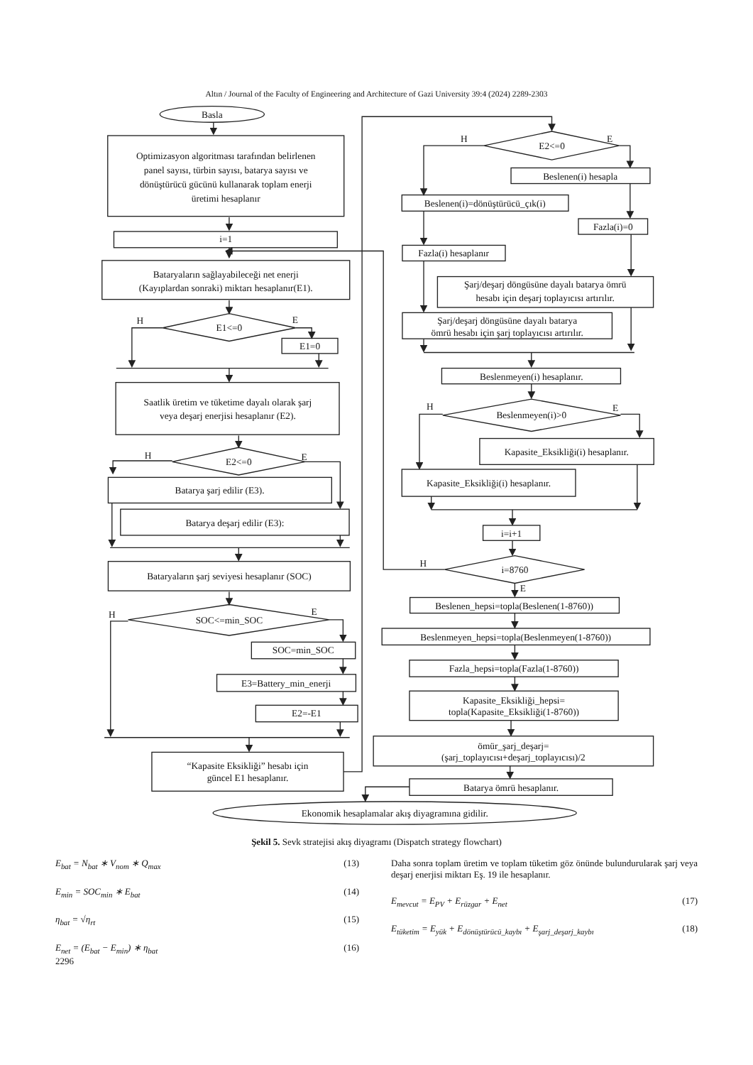Altın / Journal of the Faculty of Engineering and Architecture of Gazi University 39:4 (2024) 2289-2303
Basla
Optimizasyon algoritması tarafından belirlenen
panel sayısı, türbin sayısı, batarya sayısı ve
dönüştürücü gücünü kullanarak toplam enerji
üretimi hesaplanır
i=1
Bataryaların sağlayabileceği net enerji
(Kayıplardan sonraki) miktarı hesaplanır(E1).
H
E1<=0
E
E1=0
Saatlik üretim ve tüketime dayalı olarak şarj
veya deşarj enerjisi hesaplanır (E2).
H
E2<=0
E
Batarya şarj edilir (E3).
Batarya deşarj edilir (E3):
Bataryaların şarj seviyesi hesaplanır (SOC)
H
SOC<=min_SOC
E
SOC=min_SOC
E3=Battery_min_enerji
E2=-E1
“Kapasite Eksikliği” hesabı için
güncel E1 hesaplanır.
H
E2<=0
E
Beslenen(i) hesapla
Fazla(i)=0
Şarj/deşarj döngüsüne dayalı batarya ömrü
hesabı için deşarj toplayıcısı artırılır.
Beslenen(i)=dönüştürücü_çık(i)
Fazla(i) hesaplanır
Şarj/deşarj döngüsüne dayalı batarya
ömrü hesabı için şarj toplayıcısı artırılır.
Beslenmeyen(i) hesaplanır.
H
Beslenmeyen(i)>0
E
Kapasite_Eksikliği(i) hesaplanır.
Kapasite_Eksikliği(i) hesaplanır.
i=i+1
H
i=8760
E
Beslenen_hepsi=topla(Beslenen(1-8760))
Beslenmeyen_hepsi=topla(Beslenmeyen(1-8760))
Fazla_hepsi=topla(Fazla(1-8760))
Kapasite_Eksikliği_hepsi=
topla(Kapasite_Eksikliği(1-8760))
ömür_şarj_deşarj=
(şarj_toplayıcısı+deşarj_toplayıcısı)/2
Batarya ömrü hesaplanır.
Ekonomik hesaplamalar akış diyagramına gidilir.
Şekil 5. Sevk stratejisi akış diyagramı (Dispatch strategy flowchart)
E<sub>bat</sub> = N<sub>bat</sub> ∗ V<sub>nom</sub> ∗ Q<sub>max</sub> (13)
E<sub>min</sub> = SOC<sub>min</sub> ∗ E<sub>bat</sub> (14)
η<sub>bat</sub> = √η<sub>rt</sub> (15)
E<sub>net</sub> = (E<sub>bat</sub> − E<sub>min</sub>) ∗ η<sub>bat</sub> (16)
Daha sonra toplam üretim ve toplam tüketim göz önünde bulundurularak şarj veya deşarj enerjisi miktarı Eş. 19 ile hesaplanır.
E<sub>mevcut</sub> = E<sub>PV</sub> + E<sub>rüzgar</sub> + E<sub>net</sub> (17)
E<sub>tüketim</sub> = E<sub>yük</sub> + E<sub>dönüştürücü_kaybı</sub> + E<sub>şarj_deşarj_kaybı</sub> (18)
2296